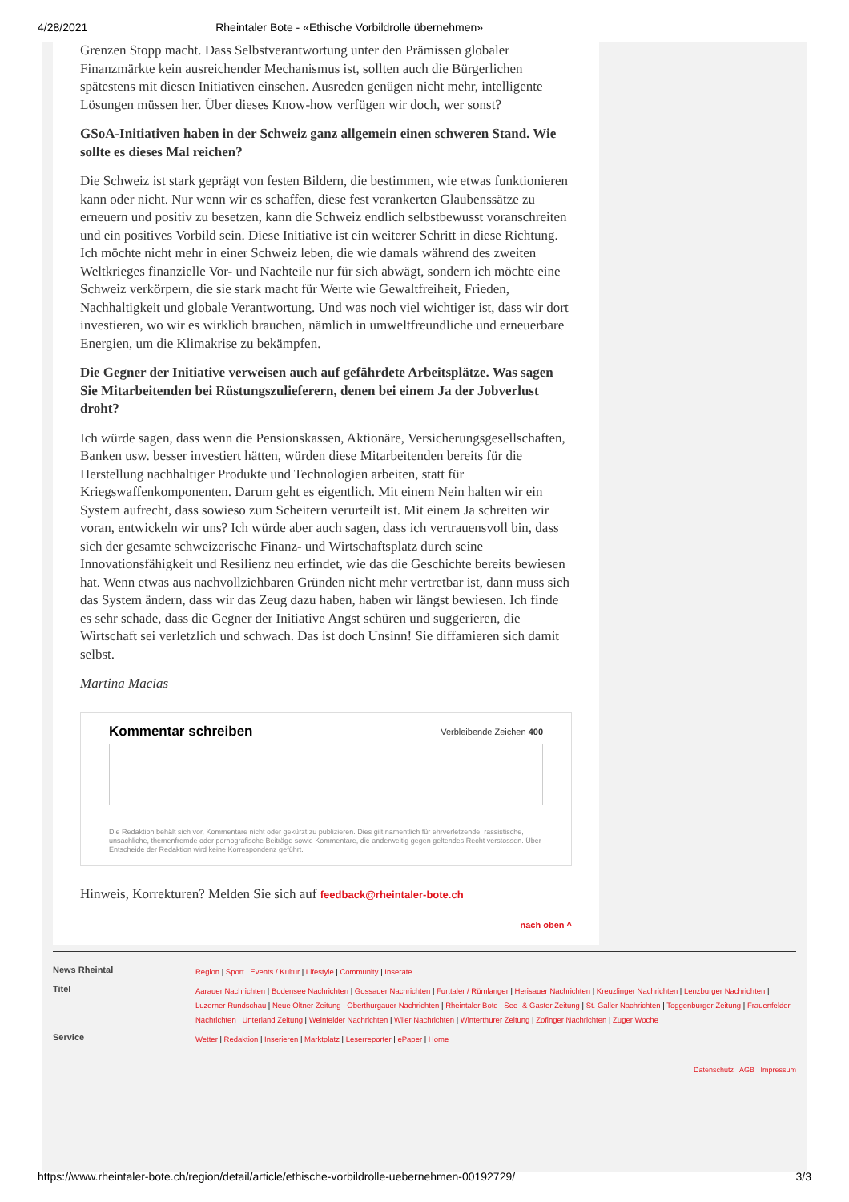4/28/2021 Rheintaler Bote - «Ethische Vorbildrolle übernehmen»
Grenzen Stopp macht. Dass Selbstverantwortung unter den Prämissen globaler Finanzmärkte kein ausreichender Mechanismus ist, sollten auch die Bürgerlichen spätestens mit diesen Initiativen einsehen. Ausreden genügen nicht mehr, intelligente Lösungen müssen her. Über dieses Know-how verfügen wir doch, wer sonst?
GSoA-Initiativen haben in der Schweiz ganz allgemein einen schweren Stand. Wie sollte es dieses Mal reichen?
Die Schweiz ist stark geprägt von festen Bildern, die bestimmen, wie etwas funktionieren kann oder nicht. Nur wenn wir es schaffen, diese fest verankerten Glaubenssätze zu erneuern und positiv zu besetzen, kann die Schweiz endlich selbstbewusst voranschreiten und ein positives Vorbild sein. Diese Initiative ist ein weiterer Schritt in diese Richtung. Ich möchte nicht mehr in einer Schweiz leben, die wie damals während des zweiten Weltkrieges finanzielle Vor- und Nachteile nur für sich abwägt, sondern ich möchte eine Schweiz verkörpern, die sie stark macht für Werte wie Gewaltfreiheit, Frieden, Nachhaltigkeit und globale Verantwortung. Und was noch viel wichtiger ist, dass wir dort investieren, wo wir es wirklich brauchen, nämlich in umweltfreundliche und erneuerbare Energien, um die Klimakrise zu bekämpfen.
Die Gegner der Initiative verweisen auch auf gefährdete Arbeitsplätze. Was sagen Sie Mitarbeitenden bei Rüstungszulieferern, denen bei einem Ja der Jobverlust droht?
Ich würde sagen, dass wenn die Pensionskassen, Aktionäre, Versicherungsgesellschaften, Banken usw. besser investiert hätten, würden diese Mitarbeitenden bereits für die Herstellung nachhaltiger Produkte und Technologien arbeiten, statt für Kriegswaffenkomponenten. Darum geht es eigentlich. Mit einem Nein halten wir ein System aufrecht, dass sowieso zum Scheitern verurteilt ist. Mit einem Ja schreiten wir voran, entwickeln wir uns? Ich würde aber auch sagen, dass ich vertrauensvoll bin, dass sich der gesamte schweizerische Finanz- und Wirtschaftsplatz durch seine Innovationsfähigkeit und Resilienz neu erfindet, wie das die Geschichte bereits bewiesen hat. Wenn etwas aus nachvollziehbaren Gründen nicht mehr vertretbar ist, dann muss sich das System ändern, dass wir das Zeug dazu haben, haben wir längst bewiesen. Ich finde es sehr schade, dass die Gegner der Initiative Angst schüren und suggerieren, die Wirtschaft sei verletzlich und schwach. Das ist doch Unsinn! Sie diffamieren sich damit selbst.
Martina Macias
Kommentar schreiben Verbleibende Zeichen 400
Die Redaktion behält sich vor, Kommentare nicht oder gekürzt zu publizieren. Dies gilt namentlich für ehrverletzende, rassistische, unsachliche, themenfremde oder pornografische Beiträge sowie Kommentare, die anderweitig gegen geltendes Recht verstossen. Über Entscheide der Redaktion wird keine Korrespondenz geführt.
Hinweis, Korrekturen? Melden Sie sich auf feedback@rheintaler-bote.ch
nach oben ^
News Rheintal
Region | Sport | Events / Kultur | Lifestyle | Community | Inserate
Titel
Aarauer Nachrichten | Bodensee Nachrichten | Gossauer Nachrichten | Furttaler / Rümlanger | Herisauer Nachrichten | Kreuzlinger Nachrichten | Lenzburger Nachrichten | Luzerner Rundschau | Neue Oltner Zeitung | Oberthurgauer Nachrichten | Rheintaler Bote | See- & Gaster Zeitung | St. Galler Nachrichten | Toggenburger Zeitung | Frauenfelder Nachrichten | Unterland Zeitung | Weinfelder Nachrichten | Wiler Nachrichten | Winterthurer Zeitung | Zofinger Nachrichten | Zuger Woche
Service
Wetter | Redaktion | Inserieren | Marktplatz | Leserreporter | ePaper | Home
Datenschutz AGB Impressum
https://www.rheintaler-bote.ch/region/detail/article/ethische-vorbildrolle-uebernehmen-00192729/ 3/3